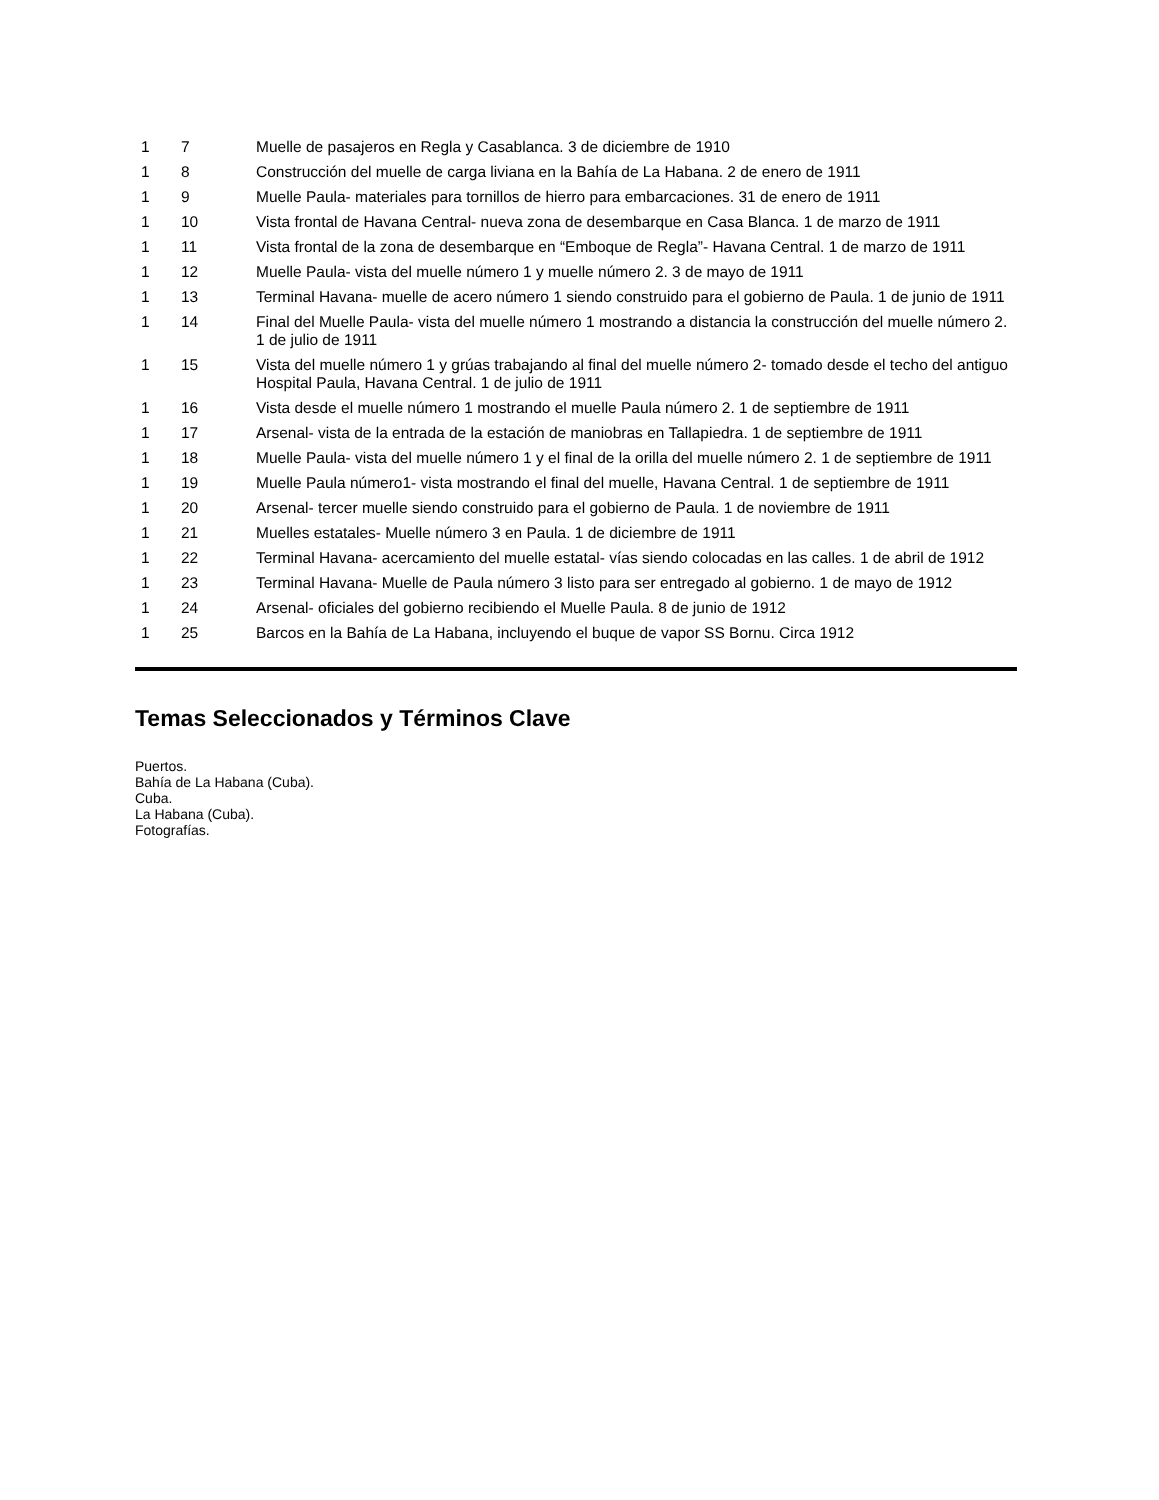| 1 | 7 | Muelle de pasajeros en Regla y Casablanca. 3 de diciembre de 1910 |
| 1 | 8 | Construcción del muelle de carga liviana en la Bahía de La Habana. 2 de enero de 1911 |
| 1 | 9 | Muelle Paula- materiales para tornillos de hierro para embarcaciones. 31 de enero de 1911 |
| 1 | 10 | Vista frontal de Havana Central- nueva zona de desembarque en Casa Blanca. 1 de marzo de 1911 |
| 1 | 11 | Vista frontal de la zona de desembarque en “Emboque de Regla”- Havana Central. 1 de marzo de 1911 |
| 1 | 12 | Muelle Paula- vista del muelle número 1 y muelle número 2. 3 de mayo de 1911 |
| 1 | 13 | Terminal Havana- muelle de acero número 1 siendo construido para el gobierno de Paula. 1 de junio de 1911 |
| 1 | 14 | Final del Muelle Paula- vista del muelle número 1 mostrando a distancia la construcción del muelle número 2. 1 de julio de 1911 |
| 1 | 15 | Vista del muelle número 1 y grúas trabajando al final del muelle número 2- tomado desde el techo del antiguo Hospital Paula, Havana Central. 1 de julio de 1911 |
| 1 | 16 | Vista desde el muelle número 1 mostrando el muelle Paula número 2. 1 de septiembre de 1911 |
| 1 | 17 | Arsenal- vista de la entrada de la estación de maniobras en Tallapiedra. 1 de septiembre de 1911 |
| 1 | 18 | Muelle Paula- vista del muelle número 1 y el final de la orilla del muelle número 2. 1 de septiembre de 1911 |
| 1 | 19 | Muelle Paula número1- vista mostrando el final del muelle, Havana Central. 1 de septiembre de 1911 |
| 1 | 20 | Arsenal- tercer muelle siendo construido para el gobierno de Paula. 1 de noviembre de 1911 |
| 1 | 21 | Muelles estatales- Muelle número 3 en Paula. 1 de diciembre de 1911 |
| 1 | 22 | Terminal Havana- acercamiento del muelle estatal- vías siendo colocadas en las calles. 1 de abril de 1912 |
| 1 | 23 | Terminal Havana- Muelle de Paula número 3 listo para ser entregado al gobierno. 1 de mayo de 1912 |
| 1 | 24 | Arsenal- oficiales del gobierno recibiendo el Muelle Paula. 8 de junio de 1912 |
| 1 | 25 | Barcos en la Bahía de La Habana, incluyendo el buque de vapor SS Bornu. Circa 1912 |
Temas Seleccionados y Términos Clave
Puertos.
Bahía de La Habana (Cuba).
Cuba.
La Habana (Cuba).
Fotografías.